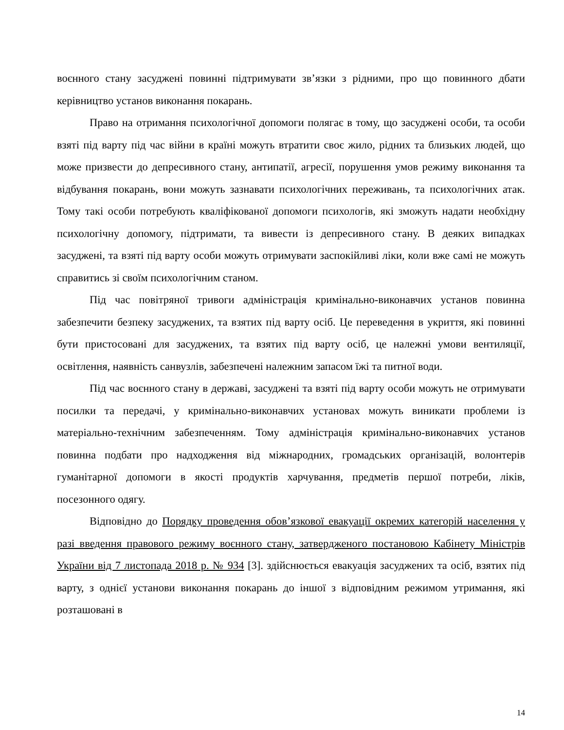воєнного стану засуджені повинні підтримувати зв’язки з рідними, про що повинного дбати керівництво установ виконання покарань.
Право на отримання психологічної допомоги полягає в тому, що засуджені особи, та особи взяті під варту під час війни в країні можуть втратити своє жило, рідних та близьких людей, що може призвести до депресивного стану, антипатії, агресії, порушення умов режиму виконання та відбування покарань, вони можуть зазнавати психологічних переживань, та психологічних атак. Тому такі особи потребують кваліфікованої допомоги психологів, які зможуть надати необхідну психологічну допомогу, підтримати, та вивести із депресивного стану. В деяких випадках засуджені, та взяті під варту особи можуть отримувати заспокійливі ліки, коли вже самі не можуть справитись зі своїм психологічним станом.
Під час повітряної тривоги адміністрація кримінально-виконавчих установ повинна забезпечити безпеку засуджених, та взятих під варту осіб. Це переведення в укриття, які повинні бути пристосовані для засуджених, та взятих під варту осіб, це належні умови вентиляції, освітлення, наявність санвузлів, забезпечені належним запасом їжі та питної води.
Під час воєнного стану в державі, засуджені та взяті під варту особи можуть не отримувати посилки та передачі, у кримінально-виконавчих установах можуть виникати проблеми із матеріально-технічним забезпеченням. Тому адміністрація кримінально-виконавчих установ повинна подбати про надходження від міжнародних, громадських організацій, волонтерів гуманітарної допомоги в якості продуктів харчування, предметів першої потреби, ліків, посезонного одягу.
Відповідно до Порядку проведення обов’язкової евакуації окремих категорій населення у разі введення правового режиму воєнного стану, затвердженого постановою Кабінету Міністрів України від 7 листопада 2018 р. № 934 [3]. здійснюється евакуація засуджених та осіб, взятих під варту, з однієї установи виконання покарань до іншої з відповідним режимом утримання, які розташовані в
14